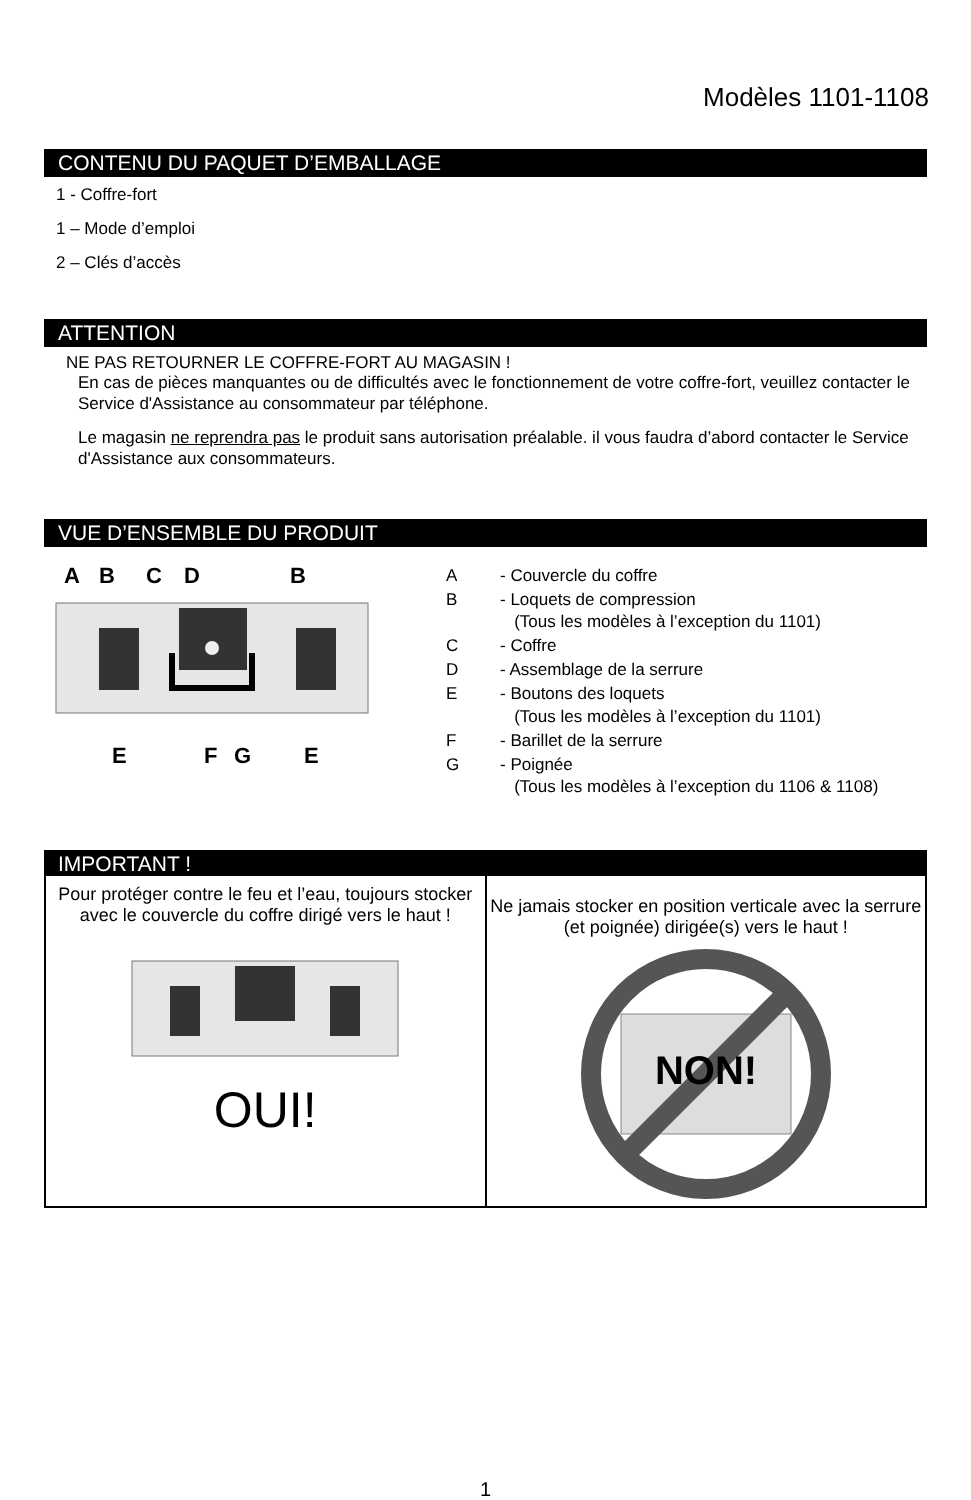Modèles 1101-1108
CONTENU DU PAQUET D’EMBALLAGE
1 - Coffre-fort
1 – Mode d’emploi
2 – Clés d’accès
ATTENTION
NE PAS RETOURNER LE COFFRE-FORT AU MAGASIN !
En cas de pièces manquantes ou de difficultés avec le fonctionnement de votre coffre-fort, veuillez contacter le Service d'Assistance au consommateur par téléphone.
Le magasin ne reprendra pas le produit sans autorisation préalable. il vous faudra d’abord contacter le Service d'Assistance aux consommateurs.
VUE D’ENSEMBLE DU PRODUIT
A
B
C
D
B
E
F
G
E
| A | - Couvercle du coffre |
| B | - Loquets de compression (Tous les modèles à l’exception du 1101) |
| C | - Coffre |
| D | - Assemblage de la serrure |
| E | - Boutons des loquets (Tous les modèles à l’exception du 1101) |
| F | - Barillet de la serrure |
| G | - Poignée (Tous les modèles à l’exception du 1106 & 1108) |
IMPORTANT !
Pour protéger contre le feu et l’eau, toujours stocker avec le couvercle du coffre dirigé vers le haut !
OUI!
Ne jamais stocker en position verticale avec la serrure (et poignée) dirigée(s) vers le haut !
NON!
1